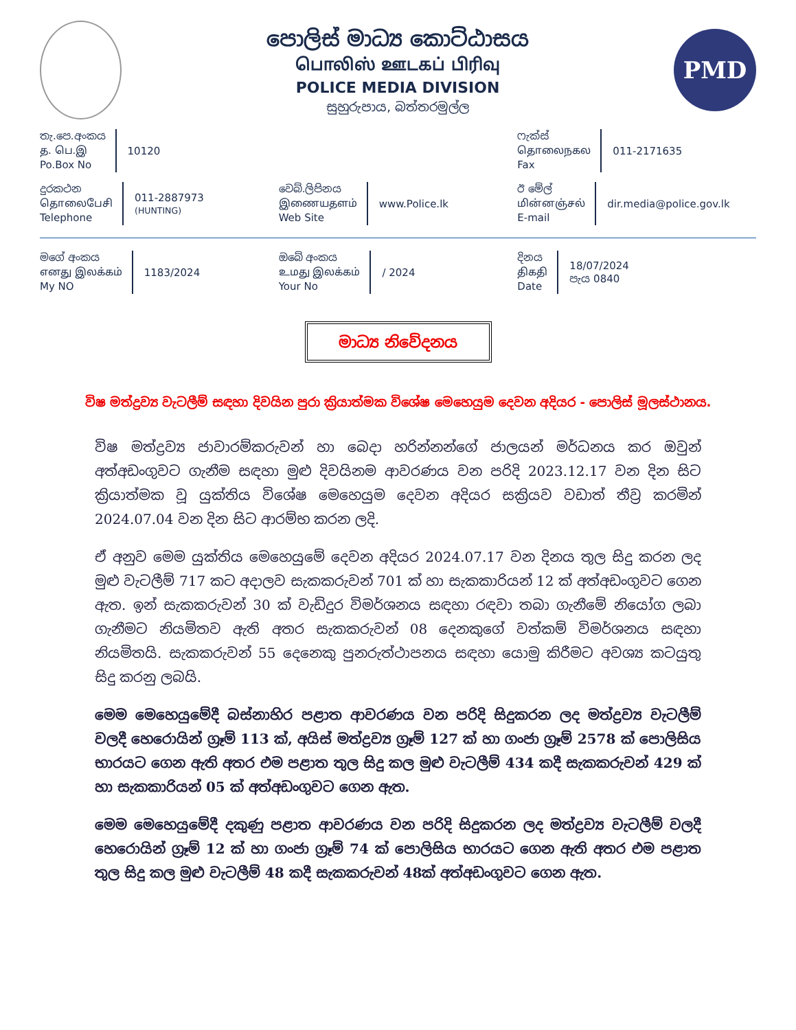පොලිස් මාධ්‍ය කොට්ඨාසය
பொலிஸ் ஊடகப் பிரிவு
POLICE MEDIA DIVISION
සුහුරුපාය, බත්තරමුල්ල
PMD
තැ.පෙ.අංකය
த. பெ.இ
Po.Box No
10120
ෆැක්ස්
தொலைநகல
Fax
011-2171635
දුරකථන
தொலைபேசி
Telephone
011-2887973
(HUNTING)
වෙබ්.ලිපිනය
இணையதளம்
Web Site
www.Police.lk
ඊ මේල්
மின்னஞ்சல்
E-mail
dir.media@police.gov.lk
මගේ අංකය
எனது இலக்கம்
My NO
1183/2024
ඔබේ අංකය
உமது இலக்கம்
Your No
/ 2024
දිනය
திகதி
Date
18/07/2024
පැය 0840
මාධ්‍ය නිවේදනය
විෂ මත්ද්‍රව්‍ය වැටලීම් සඳහා දිවයින පුරා ක්‍රියාත්මක විශේෂ මෙහෙයුම දෙවන අදියර - පොලිස් මූලස්ථානය.
විෂ මත්ද්‍රව්‍ය ජාවාරම්කරුවන් හා බෙදා හරින්නන්ගේ ජාලයන් මර්ධනය කර ඔවුන් අත්අඩංගුවට ගැනීම සඳහා මුළු දිවයිනම ආවරණය වන පරිදි 2023.12.17 වන දින සිට ක්‍රියාත්මක වූ යුක්තිය විශේෂ මෙහෙයුම දෙවන අදියර සක්‍රියව වඩාත් තීව්‍ර කරමින් 2024.07.04 වන දින සිට ආරම්භ කරන ලදි.
ඒ අනුව මෙම යුක්තිය මෙහෙයුමේ දෙවන අදියර 2024.07.17 වන දිනය තුල සිදු කරන ලද මුළු වැටලීම් 717 කට අදාලව සැකකරුවන් 701 ක් හා සැකකාරියන් 12 ක් අත්අඩංගුවට ගෙන ඇත. ඉන් සැකකරුවන් 30 ක් වැඩිදුර විමර්ශනය සඳහා රඳවා තබා ගැනීමේ නියෝග ලබා ගැනීමට නියමිතව ඇති අතර සැකකරුවන් 08 දෙනකුගේ වත්කම් විමර්ශනය සඳහා නියමිතයි. සැකකරුවන් 55 දෙනෙකු පුනරුත්ථාපනය සඳහා යොමු කිරීමට අවශ්‍ය කටයුතු සිදු කරනු ලබයි.
මෙම මෙහෙයුමේදී බස්නාහිර පළාත ආවරණය වන පරිදි සිදුකරන ලද මත්ද්‍රව්‍ය වැටලීම් වලදී හෙරොයින් ග්‍රෑම් 113 ක්, අයිස් මත්ද්‍රව්‍ය ග්‍රෑම් 127 ක් හා ගංජා ග්‍රෑම් 2578 ක් පොලිසිය භාරයට ගෙන ඇති අතර එම පළාත තුල සිදු කල මුළු වැටලීම් 434 කදී සැකකරුවන් 429 ක් හා සැකකාරියන් 05 ක් අත්අඩංගුවට ගෙන ඇත.
මෙම මෙහෙයුමේදී දකුණු පළාත ආවරණය වන පරිදි සිදුකරන ලද මත්ද්‍රව්‍ය වැටලීම් වලදී හෙරොයින් ග්‍රෑම් 12 ක් හා ගංජා ග්‍රෑම් 74 ක් පොලිසිය භාරයට ගෙන ඇති අතර එම පළාත තුල සිදු කල මුළු වැටලීම් 48 කදී සැකකරුවන් 48ක් අත්අඩංගුවට ගෙන ඇත.